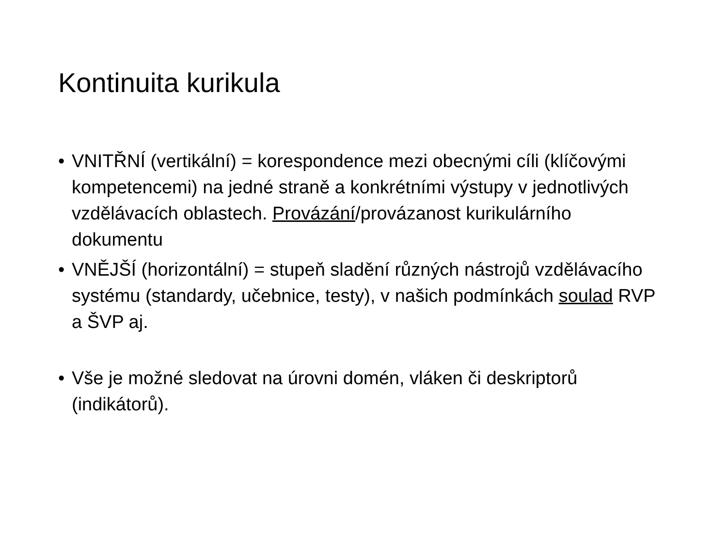Kontinuita kurikula
• VNITŘNÍ (vertikální) = korespondence mezi obecnými cíli (klíčovými kompetencemi) na jedné straně a konkrétními výstupy v jednotlivých vzdělávacích oblastech. Provázání/provázanost kurikulárního dokumentu
• VNĚJŠÍ (horizontální) = stupeň sladění různých nástrojů vzdělávacího systému (standardy, učebnice, testy), v našich podmínkách soulad RVP a ŠVP aj.
• Vše je možné sledovat na úrovni domén, vláken či deskriptorů (indikátorů).